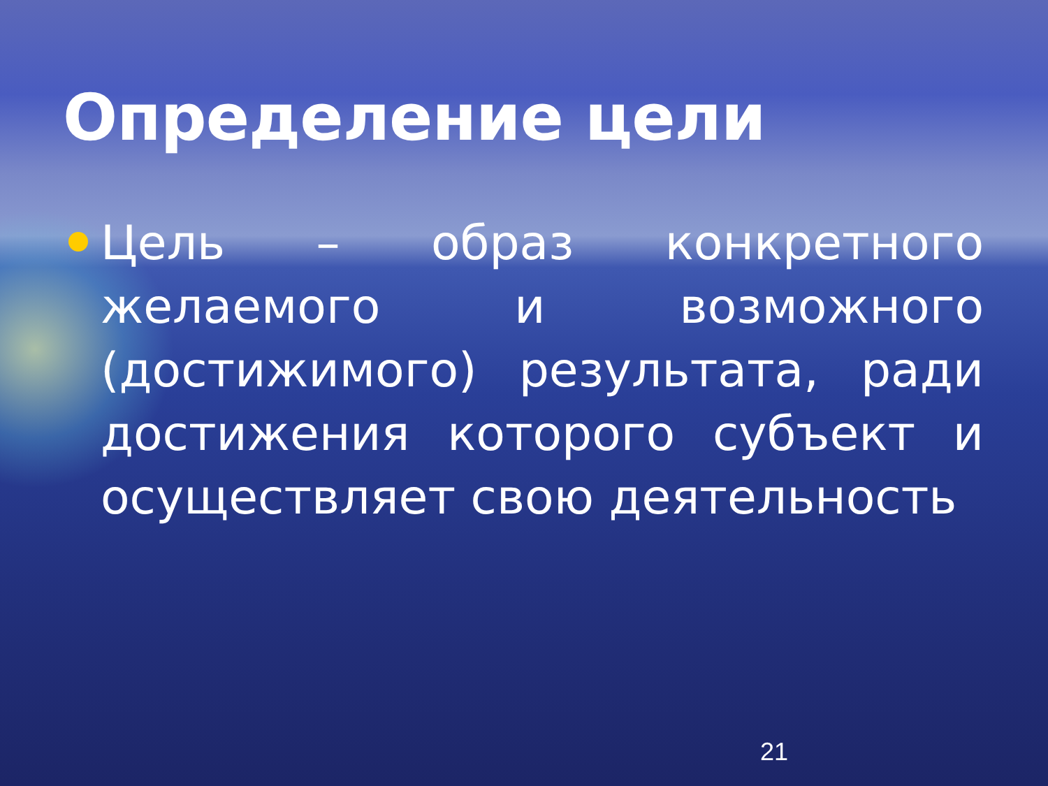Определение цели
Цель – образ конкретного желаемого и возможного (достижимого) результата, ради достижения которого субъект и осуществляет свою деятельность
21